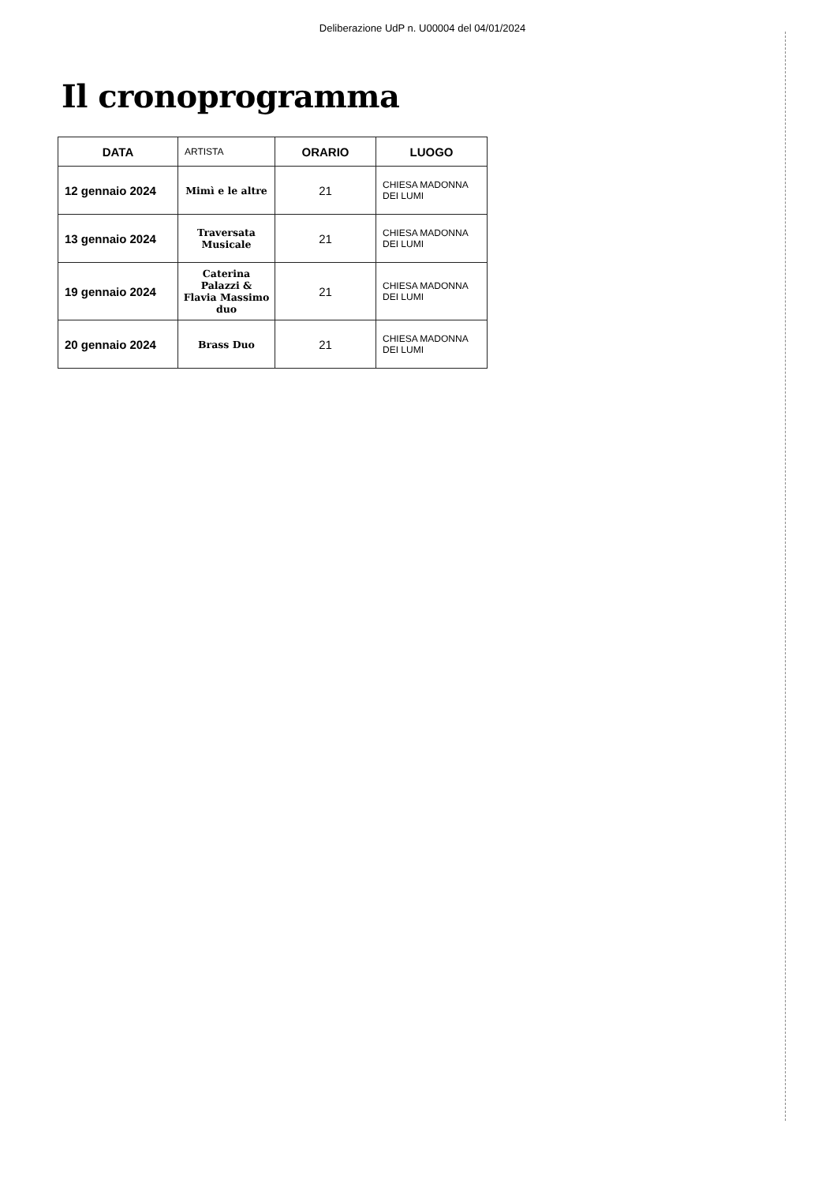Deliberazione UdP n. U00004 del 04/01/2024
Il cronoprogramma
| DATA | ARTISTA | ORARIO | LUOGO |
| --- | --- | --- | --- |
| 12 gennaio 2024 | Mimì e le altre | 21 | CHIESA MADONNA DEI LUMI |
| 13 gennaio 2024 | Traversata Musicale | 21 | CHIESA MADONNA DEI LUMI |
| 19 gennaio 2024 | Caterina Palazzi & Flavia Massimo duo | 21 | CHIESA MADONNA DEI LUMI |
| 20 gennaio 2024 | Brass Duo | 21 | CHIESA MADONNA DEI LUMI |